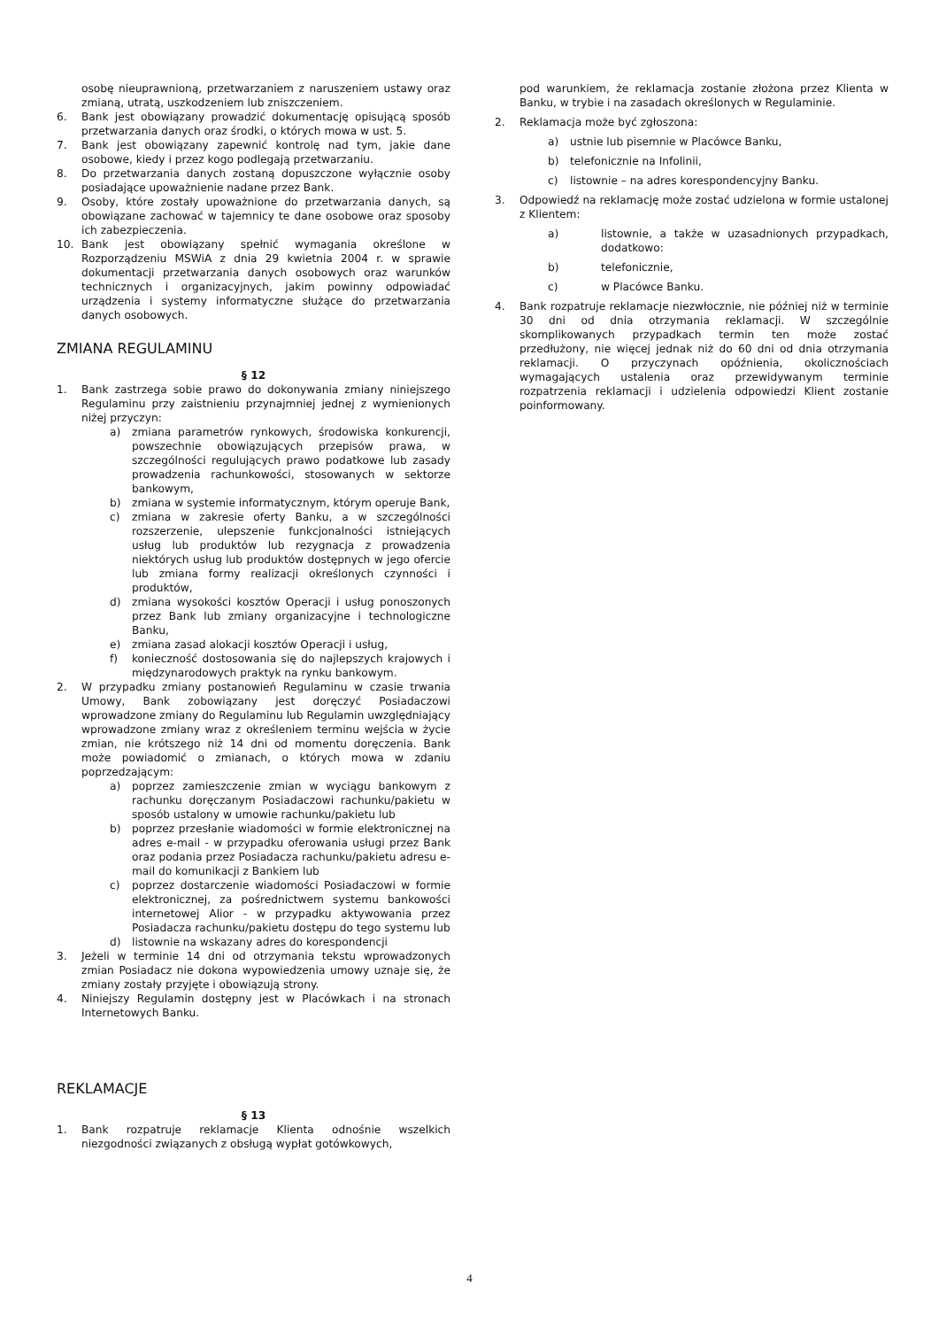osobę nieuprawnioną, przetwarzaniem z naruszeniem ustawy oraz zmianą, utratą, uszkodzeniem lub zniszczeniem.
6. Bank jest obowiązany prowadzić dokumentację opisującą sposób przetwarzania danych oraz środki, o których mowa w ust. 5.
7. Bank jest obowiązany zapewnić kontrolę nad tym, jakie dane osobowe, kiedy i przez kogo podlegają przetwarzaniu.
8. Do przetwarzania danych zostaną dopuszczone wyłącznie osoby posiadające upoważnienie nadane przez Bank.
9. Osoby, które zostały upoważnione do przetwarzania danych, są obowiązane zachować w tajemnicy te dane osobowe oraz sposoby ich zabezpieczenia.
10. Bank jest obowiązany spełnić wymagania określone w Rozporządzeniu MSWiA z dnia 29 kwietnia 2004 r. w sprawie dokumentacji przetwarzania danych osobowych oraz warunków technicznych i organizacyjnych, jakim powinny odpowiadać urządzenia i systemy informatyczne służące do przetwarzania danych osobowych.
ZMIANA REGULAMINU
§ 12
1. Bank zastrzega sobie prawo do dokonywania zmiany niniejszego Regulaminu przy zaistnieniu przynajmniej jednej z wymienionych niżej przyczyn:
a) zmiana parametrów rynkowych, środowiska konkurencji, powszechnie obowiązujących przepisów prawa, w szczególności regulujących prawo podatkowe lub zasady prowadzenia rachunkowości, stosowanych w sektorze bankowym,
b) zmiana w systemie informatycznym, którym operuje Bank,
c) zmiana w zakresie oferty Banku, a w szczególności rozszerzenie, ulepszenie funkcjonalności istniejących usług lub produktów lub rezygnacja z prowadzenia niektórych usług lub produktów dostępnych w jego ofercie lub zmiana formy realizacji określonych czynności i produktów,
d) zmiana wysokości kosztów Operacji i usług ponoszonych przez Bank lub zmiany organizacyjne i technologiczne Banku,
e) zmiana zasad alokacji kosztów Operacji i usług,
f) konieczność dostosowania się do najlepszych krajowych i międzynarodowych praktyk na rynku bankowym.
2. W przypadku zmiany postanowień Regulaminu w czasie trwania Umowy, Bank zobowiązany jest doręczyć Posiadaczowi wprowadzone zmiany do Regulaminu lub Regulamin uwzględniający wprowadzone zmiany wraz z określeniem terminu wejścia w życie zmian, nie krótszego niż 14 dni od momentu doręczenia. Bank może powiadomić o zmianach, o których mowa w zdaniu poprzedzającym:
a) poprzez zamieszczenie zmian w wyciągu bankowym z rachunku doręczanym Posiadaczowi rachunku/pakietu w sposób ustalony w umowie rachunku/pakietu lub
b) poprzez przesłanie wiadomości w formie elektronicznej na adres e-mail - w przypadku oferowania usługi przez Bank oraz podania przez Posiadacza rachunku/pakietu adresu e-mail do komunikacji z Bankiem lub
c) poprzez dostarczenie wiadomości Posiadaczowi w formie elektronicznej, za pośrednictwem systemu bankowości internetowej Alior - w przypadku aktywowania przez Posiadacza rachunku/pakietu dostępu do tego systemu lub
d) listownie na wskazany adres do korespondencji
3. Jeżeli w terminie 14 dni od otrzymania tekstu wprowadzonych zmian Posiadacz nie dokona wypowiedzenia umowy uznaje się, że zmiany zostały przyjęte i obowiązują strony.
4. Niniejszy Regulamin dostępny jest w Placówkach i na stronach Internetowych Banku.
REKLAMACJE
§ 13
1. Bank rozpatruje reklamacje Klienta odnośnie wszelkich niezgodności związanych z obsługą wypłat gotówkowych,
pod warunkiem, że reklamacja zostanie złożona przez Klienta w Banku, w trybie i na zasadach określonych w Regulaminie.
2. Reklamacja może być zgłoszona:
a) ustnie lub pisemnie w Placówce Banku,
b) telefonicznie na Infolinii,
c) listownie – na adres korespondencyjny Banku.
3. Odpowiedź na reklamację może zostać udzielona w formie ustalonej z Klientem:
a) listownie, a także w uzasadnionych przypadkach, dodatkowo:
b) telefonicznie,
c) w Placówce Banku.
4. Bank rozpatruje reklamacje niezwłocznie, nie później niż w terminie 30 dni od dnia otrzymania reklamacji. W szczególnie skomplikowanych przypadkach termin ten może zostać przedłużony, nie więcej jednak niż do 60 dni od dnia otrzymania reklamacji. O przyczynach opóźnienia, okolicznościach wymagających ustalenia oraz przewidywanym terminie rozpatrzenia reklamacji i udzielenia odpowiedzi Klient zostanie poinformowany.
4